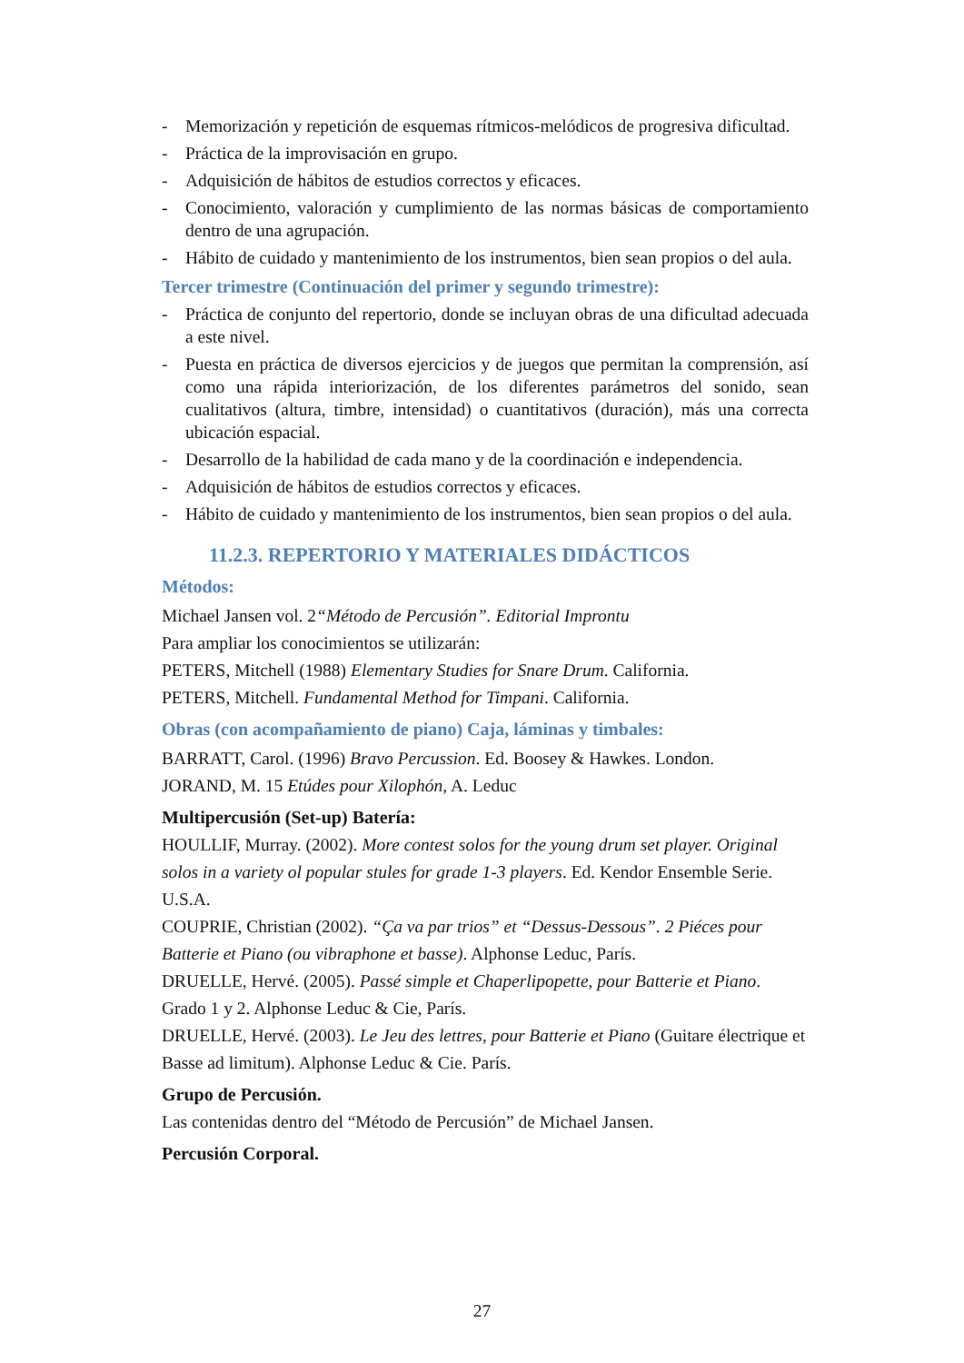- Memorización y repetición de esquemas rítmicos-melódicos de progresiva dificultad.
- Práctica de la improvisación en grupo.
- Adquisición de hábitos de estudios correctos y eficaces.
- Conocimiento, valoración y cumplimiento de las normas básicas de comportamiento dentro de una agrupación.
- Hábito de cuidado y mantenimiento de los instrumentos, bien sean propios o del aula.
Tercer trimestre (Continuación del primer y segundo trimestre):
- Práctica de conjunto del repertorio, donde se incluyan obras de una dificultad adecuada a este nivel.
- Puesta en práctica de diversos ejercicios y de juegos que permitan la comprensión, así como una rápida interiorización, de los diferentes parámetros del sonido, sean cualitativos (altura, timbre, intensidad) o cuantitativos (duración), más una correcta ubicación espacial.
- Desarrollo de la habilidad de cada mano y de la coordinación e independencia.
- Adquisición de hábitos de estudios correctos y eficaces.
- Hábito de cuidado y mantenimiento de los instrumentos, bien sean propios o del aula.
11.2.3. REPERTORIO Y MATERIALES DIDÁCTICOS
Métodos:
Michael Jansen vol. 2“Método de Percusión”. Editorial Improntu
Para ampliar los conocimientos se utilizarán:
PETERS, Mitchell (1988) Elementary Studies for Snare Drum. California.
PETERS, Mitchell. Fundamental Method for Timpani. California.
Obras (con acompañamiento de piano) Caja, láminas y timbales:
BARRATT, Carol. (1996) Bravo Percussion. Ed. Boosey & Hawkes. London.
JORAND, M. 15 Etúdes pour Xilophón, A. Leduc
Multipercusión (Set-up) Batería:
HOULLIF, Murray. (2002). More contest solos for the young drum set player. Original solos in a variety ol popular stules for grade 1-3 players. Ed. Kendor Ensemble Serie. U.S.A.
COUPRIE, Christian (2002). “Ça va par trios” et “Dessus-Dessous”. 2 Piéces pour Batterie et Piano (ou vibraphone et basse). Alphonse Leduc, París.
DRUELLE, Hervé. (2005). Passé simple et Chaperlipopette, pour Batterie et Piano. Grado 1 y 2. Alphonse Leduc & Cie, París.
DRUELLE, Hervé. (2003). Le Jeu des lettres, pour Batterie et Piano (Guitare électrique et Basse ad limitum). Alphonse Leduc & Cie. París.
Grupo de Percusión.
Las contenidas dentro del “Método de Percusión” de Michael Jansen.
Percusión Corporal.
27